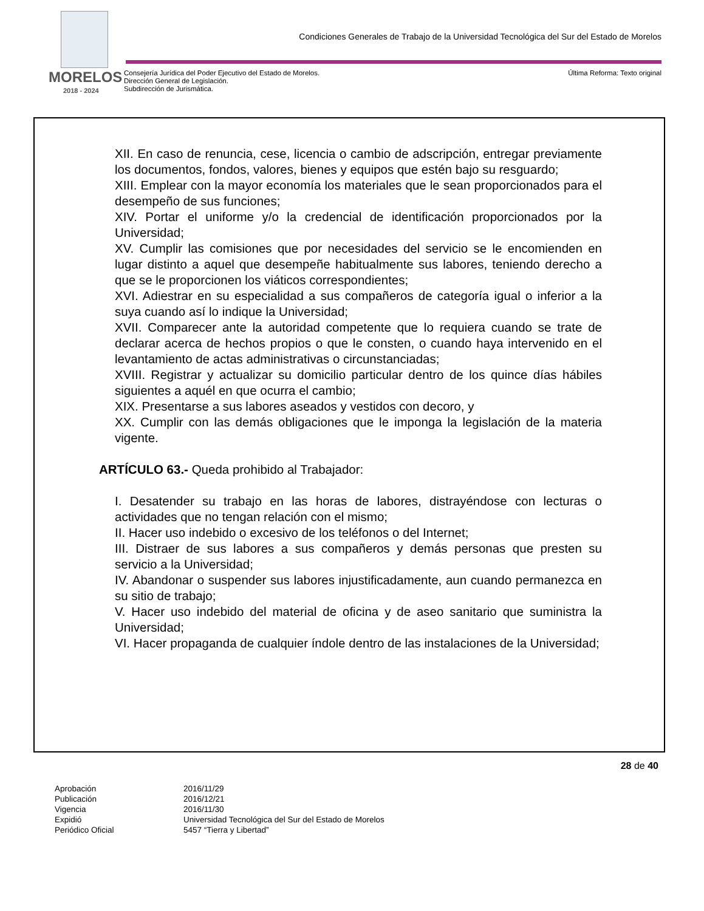Condiciones Generales de Trabajo de la Universidad Tecnológica del Sur del Estado de Morelos
MORELOS
2018 - 2024
Consejería Jurídica del Poder Ejecutivo del Estado de Morelos.
Dirección General de Legislación.
Subdirección de Jurismática.
Última Reforma: Texto original
XII. En caso de renuncia, cese, licencia o cambio de adscripción, entregar previamente los documentos, fondos, valores, bienes y equipos que estén bajo su resguardo;
XIII. Emplear con la mayor economía los materiales que le sean proporcionados para el desempeño de sus funciones;
XIV. Portar el uniforme y/o la credencial de identificación proporcionados por la Universidad;
XV. Cumplir las comisiones que por necesidades del servicio se le encomienden en lugar distinto a aquel que desempeñe habitualmente sus labores, teniendo derecho a que se le proporcionen los viáticos correspondientes;
XVI. Adiestrar en su especialidad a sus compañeros de categoría igual o inferior a la suya cuando así lo indique la Universidad;
XVII. Comparecer ante la autoridad competente que lo requiera cuando se trate de declarar acerca de hechos propios o que le consten, o cuando haya intervenido en el levantamiento de actas administrativas o circunstanciadas;
XVIII. Registrar y actualizar su domicilio particular dentro de los quince días hábiles siguientes a aquél en que ocurra el cambio;
XIX. Presentarse a sus labores aseados y vestidos con decoro, y
XX. Cumplir con las demás obligaciones que le imponga la legislación de la materia vigente.
ARTÍCULO 63.- Queda prohibido al Trabajador:
I. Desatender su trabajo en las horas de labores, distrayéndose con lecturas o actividades que no tengan relación con el mismo;
II. Hacer uso indebido o excesivo de los teléfonos o del Internet;
III. Distraer de sus labores a sus compañeros y demás personas que presten su servicio a la Universidad;
IV. Abandonar o suspender sus labores injustificadamente, aun cuando permanezca en su sitio de trabajo;
V. Hacer uso indebido del material de oficina y de aseo sanitario que suministra la Universidad;
VI. Hacer propaganda de cualquier índole dentro de las instalaciones de la Universidad;
28 de 40
| Aprobación | 2016/11/29 |
| Publicación | 2016/12/21 |
| Vigencia | 2016/11/30 |
| Expidió | Universidad Tecnológica del Sur del Estado de Morelos |
| Periódico Oficial | 5457 “Tierra y Libertad” |